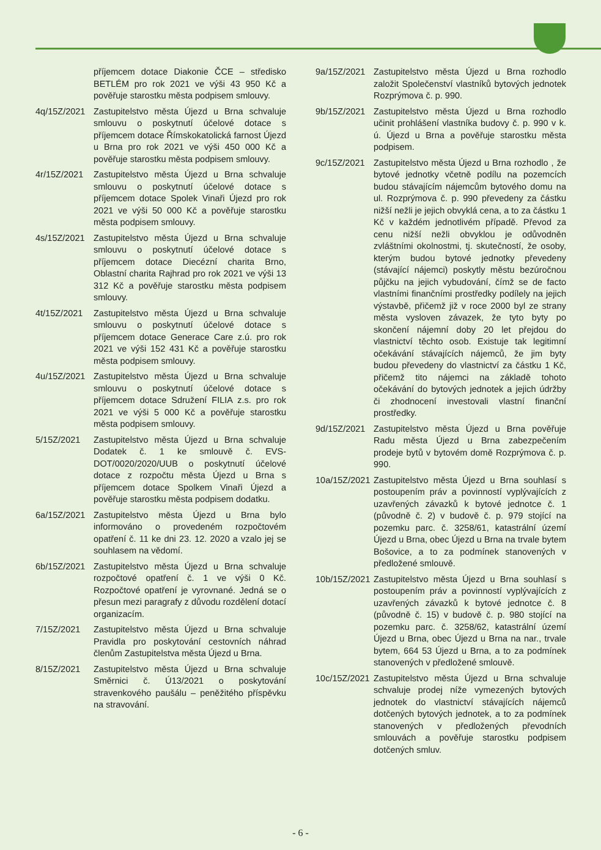příjemcem dotace Diakonie ČCE – středisko BETLÉM pro rok 2021 ve výši 43 950 Kč a pověřuje starostku města podpisem smlouvy.
4q/15Z/2021
Zastupitelstvo města Újezd u Brna schvaluje smlouvu o poskytnutí účelové dotace s příjemcem dotace Římskokatolická farnost Újezd u Brna pro rok 2021 ve výši 450 000 Kč a pověřuje starostku města podpisem smlouvy.
4r/15Z/2021
Zastupitelstvo města Újezd u Brna schvaluje smlouvu o poskytnutí účelové dotace s příjemcem dotace Spolek Vinaři Újezd pro rok 2021 ve výši 50 000 Kč a pověřuje starostku města podpisem smlouvy.
4s/15Z/2021
Zastupitelstvo města Újezd u Brna schvaluje smlouvu o poskytnutí účelové dotace s příjemcem dotace Diecézní charita Brno, Oblastní charita Rajhrad pro rok 2021 ve výši 13 312 Kč a pověřuje starostku města podpisem smlouvy.
4t/15Z/2021
Zastupitelstvo města Újezd u Brna schvaluje smlouvu o poskytnutí účelové dotace s příjemcem dotace Generace Care z.ú. pro rok 2021 ve výši 152 431 Kč a pověřuje starostku města podpisem smlouvy.
4u/15Z/2021
Zastupitelstvo města Újezd u Brna schvaluje smlouvu o poskytnutí účelové dotace s příjemcem dotace Sdružení FILIA z.s. pro rok 2021 ve výši 5 000 Kč a pověřuje starostku města podpisem smlouvy.
5/15Z/2021 Zastupitelstvo města Újezd u Brna schvaluje Dodatek č. 1 ke smlouvě č. EVS-DOT/0020/2020/UUB o poskytnutí účelové dotace z rozpočtu města Újezd u Brna s příjemcem dotace Spolkem Vinaři Újezd a pověřuje starostku města podpisem dodatku.
6a/15Z/2021
Zastupitelstvo města Újezd u Brna bylo informováno o provedeném rozpočtovém opatření č. 11 ke dni 23. 12. 2020 a vzalo jej se souhlasem na vědomí.
6b/15Z/2021
Zastupitelstvo města Újezd u Brna schvaluje rozpočtové opatření č. 1 ve výši 0 Kč. Rozpočtové opatření je vyrovnané. Jedná se o přesun mezi paragrafy z důvodu rozdělení dotací organizacím.
7/15Z/2021 Zastupitelstvo města Újezd u Brna schvaluje Pravidla pro poskytování cestovních náhrad členům Zastupitelstva města Újezd u Brna.
8/15Z/2021 Zastupitelstvo města Újezd u Brna schvaluje Směrnici č. Ú13/2021 o poskytování stravenkového paušálu – peněžitého příspěvku na stravování.
9a/15Z/2021
Zastupitelstvo města Újezd u Brna rozhodlo založit Společenství vlastníků bytových jednotek Rozprýmova č. p. 990.
9b/15Z/2021
Zastupitelstvo města Újezd u Brna rozhodlo učinit prohlášení vlastníka budovy č. p. 990 v k. ú. Újezd u Brna a pověřuje starostku města podpisem.
9c/15Z/2021
Zastupitelstvo města Újezd u Brna rozhodlo , že bytové jednotky včetně podílu na pozemcích budou stávajícím nájemcům bytového domu na ul. Rozprýmova č. p. 990 převedeny za částku nižší nežli je jejich obvyklá cena, a to za částku 1 Kč v každém jednotlivém případě. Převod za cenu nižší nežli obvyklou je odůvodněn zvláštními okolnostmi, tj. skutečností, že osoby, kterým budou bytové jednotky převedeny (stávající nájemci) poskytly městu bezúročnou půjčku na jejich vybudování, čímž se de facto vlastními finančními prostředky podílely na jejich výstavbě, přičemž již v roce 2000 byl ze strany města vysloven závazek, že tyto byty po skončení nájemní doby 20 let přejdou do vlastnictví těchto osob. Existuje tak legitimní očekávání stávajících nájemců, že jim byty budou převedeny do vlastnictví za částku 1 Kč, přičemž tito nájemci na základě tohoto očekávání do bytových jednotek a jejich údržby či zhodnocení investovali vlastní finanční prostředky.
9d/15Z/2021
Zastupitelstvo města Újezd u Brna pověřuje Radu města Újezd u Brna zabezpečením prodeje bytů v bytovém domě Rozprýmova č. p. 990.
10a/15Z/2021
Zastupitelstvo města Újezd u Brna souhlasí s postoupením práv a povinností vyplývajících z uzavřených závazků k bytové jednotce č. 1 (původně č. 2) v budově č. p. 979 stojící na pozemku parc. č. 3258/61, katastrální území Újezd u Brna, obec Újezd u Brna na trvale bytem Bošovice, a to za podmínek stanovených v předložené smlouvě.
10b/15Z/2021
Zastupitelstvo města Újezd u Brna souhlasí s postoupením práv a povinností vyplývajících z uzavřených závazků k bytové jednotce č. 8 (původně č. 15) v budově č. p. 980 stojící na pozemku parc. č. 3258/62, katastrální území Újezd u Brna, obec Újezd u Brna na nar., trvale bytem, 664 53 Újezd u Brna, a to za podmínek stanovených v předložené smlouvě.
10c/15Z/2021
Zastupitelstvo města Újezd u Brna schvaluje schvaluje prodej níže vymezených bytových jednotek do vlastnictví stávajících nájemců dotčených bytových jednotek, a to za podmínek stanovených v předložených převodních smlouvách a pověřuje starostku podpisem dotčených smluv.
- 6 -